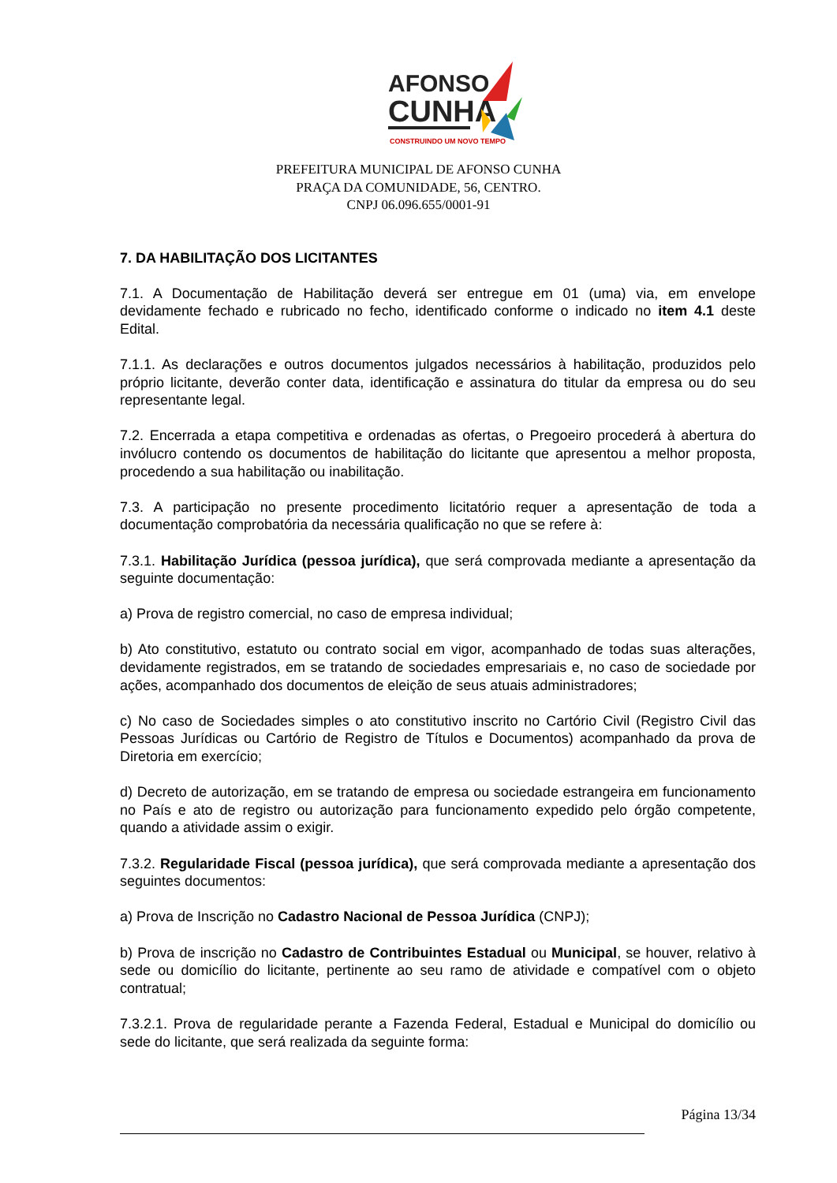AFONSO
CUNHA
CONSTRUINDO UM NOVO TEMPO
PREFEITURA MUNICIPAL DE AFONSO CUNHA
PRAÇA DA COMUNIDADE, 56, CENTRO.
CNPJ 06.096.655/0001-91
7. DA HABILITAÇÃO DOS LICITANTES
7.1. A Documentação de Habilitação deverá ser entregue em 01 (uma) via, em envelope devidamente fechado e rubricado no fecho, identificado conforme o indicado no item 4.1 deste Edital.
7.1.1. As declarações e outros documentos julgados necessários à habilitação, produzidos pelo próprio licitante, deverão conter data, identificação e assinatura do titular da empresa ou do seu representante legal.
7.2. Encerrada a etapa competitiva e ordenadas as ofertas, o Pregoeiro procederá à abertura do invólucro contendo os documentos de habilitação do licitante que apresentou a melhor proposta, procedendo a sua habilitação ou inabilitação.
7.3. A participação no presente procedimento licitatório requer a apresentação de toda a documentação comprobatória da necessária qualificação no que se refere à:
7.3.1. Habilitação Jurídica (pessoa jurídica), que será comprovada mediante a apresentação da seguinte documentação:
a) Prova de registro comercial, no caso de empresa individual;
b) Ato constitutivo, estatuto ou contrato social em vigor, acompanhado de todas suas alterações, devidamente registrados, em se tratando de sociedades empresariais e, no caso de sociedade por ações, acompanhado dos documentos de eleição de seus atuais administradores;
c) No caso de Sociedades simples o ato constitutivo inscrito no Cartório Civil (Registro Civil das Pessoas Jurídicas ou Cartório de Registro de Títulos e Documentos) acompanhado da prova de Diretoria em exercício;
d) Decreto de autorização, em se tratando de empresa ou sociedade estrangeira em funcionamento no País e ato de registro ou autorização para funcionamento expedido pelo órgão competente, quando a atividade assim o exigir.
7.3.2. Regularidade Fiscal (pessoa jurídica), que será comprovada mediante a apresentação dos seguintes documentos:
a) Prova de Inscrição no Cadastro Nacional de Pessoa Jurídica (CNPJ);
b) Prova de inscrição no Cadastro de Contribuintes Estadual ou Municipal, se houver, relativo à sede ou domicílio do licitante, pertinente ao seu ramo de atividade e compatível com o objeto contratual;
7.3.2.1. Prova de regularidade perante a Fazenda Federal, Estadual e Municipal do domicílio ou sede do licitante, que será realizada da seguinte forma:
Página 13/34